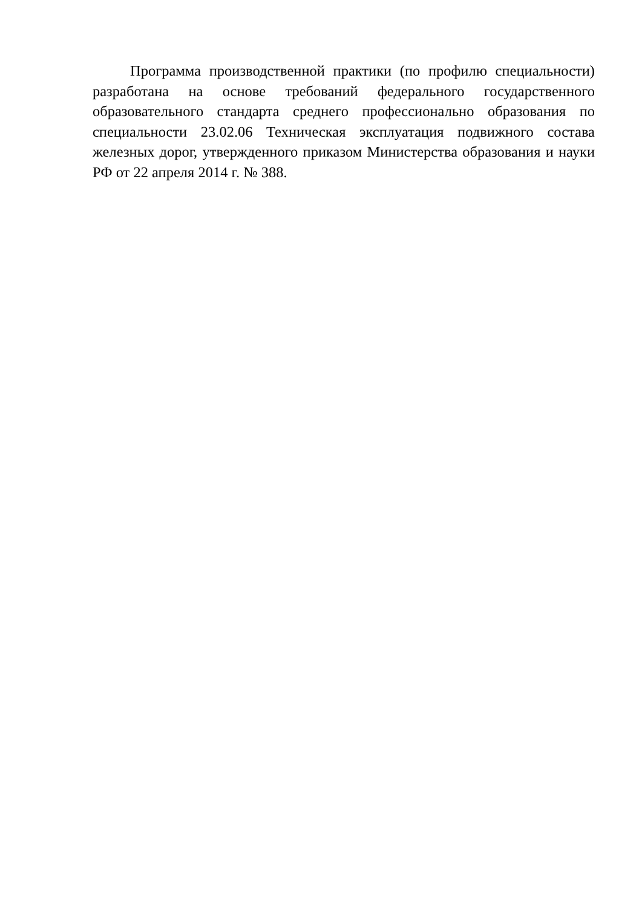Программа производственной практики (по профилю специальности) разработана на основе требований федерального государственного образовательного стандарта среднего профессионально образования по специальности 23.02.06 Техническая эксплуатация подвижного состава железных дорог, утвержденного приказом Министерства образования и науки РФ от 22 апреля 2014 г. № 388.